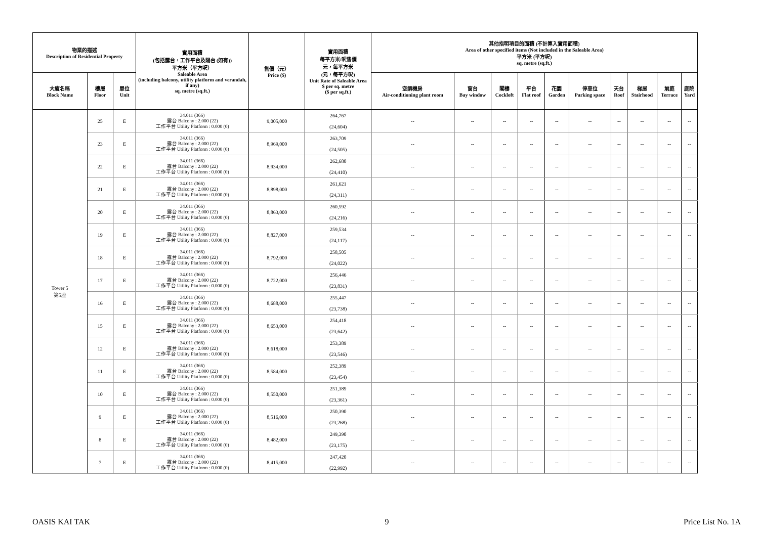| 物業的描述 Description of Residential Property | | | 實用面積 (包括露台，工作平台及陽台 (如有)) 平方米（平方呎） Saleable Area (including balcony, utility platform and verandah, if any) sq. metre (sq.ft.) | 售價（元） Price ($) | 實用面積 每平方米/呎售價 元，每平方米 (元，每平方呎) Unit Rate of Saleable Area $ per sq. metre ($ per sq.ft.) | 其他指明項目的面積 (不計算入實用面積) Area of other specified items (Not included in the Saleable Area) 平方米 (平方呎) sq. metre (sq.ft.) | | | | | | | | | |
| --- | --- | --- | --- | --- | --- | --- | --- | --- | --- | --- | --- | --- | --- | --- | --- |
| 大廈名稱 Block Name | 樓層 Floor | 單位 Unit | | | | 空調機房 Air-conditioning plant room | 窗台 Bay window | 閣樓 Cockloft | 平台 Flat roof | 花園 Garden | 停車位 Parking space | 天台 Roof | 梯屋 Stairhood | 前庭 Terrace | 庭院 Yard |
| Tower 5 第5座 | 25 | E | 34.011 (366) 露台 Balcony : 2.000 (22) 工作平台 Utility Platform : 0.000 (0) | 9,005,000 | 264,767 (24,604) | -- | -- | -- | -- | -- | -- | -- | -- | -- | -- |
| | 23 | E | 34.011 (366) 露台 Balcony : 2.000 (22) 工作平台 Utility Platform : 0.000 (0) | 8,969,000 | 263,709 (24,505) | -- | -- | -- | -- | -- | -- | -- | -- | -- | -- |
| | 22 | E | 34.011 (366) 露台 Balcony : 2.000 (22) 工作平台 Utility Platform : 0.000 (0) | 8,934,000 | 262,680 (24,410) | -- | -- | -- | -- | -- | -- | -- | -- | -- | -- |
| | 21 | E | 34.011 (366) 露台 Balcony : 2.000 (22) 工作平台 Utility Platform : 0.000 (0) | 8,898,000 | 261,621 (24,311) | -- | -- | -- | -- | -- | -- | -- | -- | -- | -- |
| | 20 | E | 34.011 (366) 露台 Balcony : 2.000 (22) 工作平台 Utility Platform : 0.000 (0) | 8,863,000 | 260,592 (24,216) | -- | -- | -- | -- | -- | -- | -- | -- | -- | -- |
| | 19 | E | 34.011 (366) 露台 Balcony : 2.000 (22) 工作平台 Utility Platform : 0.000 (0) | 8,827,000 | 259,534 (24,117) | -- | -- | -- | -- | -- | -- | -- | -- | -- | -- |
| | 18 | E | 34.011 (366) 露台 Balcony : 2.000 (22) 工作平台 Utility Platform : 0.000 (0) | 8,792,000 | 258,505 (24,022) | -- | -- | -- | -- | -- | -- | -- | -- | -- | -- |
| | 17 | E | 34.011 (366) 露台 Balcony : 2.000 (22) 工作平台 Utility Platform : 0.000 (0) | 8,722,000 | 256,446 (23,831) | -- | -- | -- | -- | -- | -- | -- | -- | -- | -- |
| | 16 | E | 34.011 (366) 露台 Balcony : 2.000 (22) 工作平台 Utility Platform : 0.000 (0) | 8,688,000 | 255,447 (23,738) | -- | -- | -- | -- | -- | -- | -- | -- | -- | -- |
| | 15 | E | 34.011 (366) 露台 Balcony : 2.000 (22) 工作平台 Utility Platform : 0.000 (0) | 8,653,000 | 254,418 (23,642) | -- | -- | -- | -- | -- | -- | -- | -- | -- | -- |
| | 12 | E | 34.011 (366) 露台 Balcony : 2.000 (22) 工作平台 Utility Platform : 0.000 (0) | 8,618,000 | 253,389 (23,546) | -- | -- | -- | -- | -- | -- | -- | -- | -- | -- |
| | 11 | E | 34.011 (366) 露台 Balcony : 2.000 (22) 工作平台 Utility Platform : 0.000 (0) | 8,584,000 | 252,389 (23,454) | -- | -- | -- | -- | -- | -- | -- | -- | -- | -- |
| | 10 | E | 34.011 (366) 露台 Balcony : 2.000 (22) 工作平台 Utility Platform : 0.000 (0) | 8,550,000 | 251,389 (23,361) | -- | -- | -- | -- | -- | -- | -- | -- | -- | -- |
| | 9 | E | 34.011 (366) 露台 Balcony : 2.000 (22) 工作平台 Utility Platform : 0.000 (0) | 8,516,000 | 250,390 (23,268) | -- | -- | -- | -- | -- | -- | -- | -- | -- | -- |
| | 8 | E | 34.011 (366) 露台 Balcony : 2.000 (22) 工作平台 Utility Platform : 0.000 (0) | 8,482,000 | 249,390 (23,175) | -- | -- | -- | -- | -- | -- | -- | -- | -- | -- |
| | 7 | E | 34.011 (366) 露台 Balcony : 2.000 (22) 工作平台 Utility Platform : 0.000 (0) | 8,415,000 | 247,420 (22,992) | -- | -- | -- | -- | -- | -- | -- | -- | -- | -- |
OASIS KAI TAK 9 Price List No. 1A